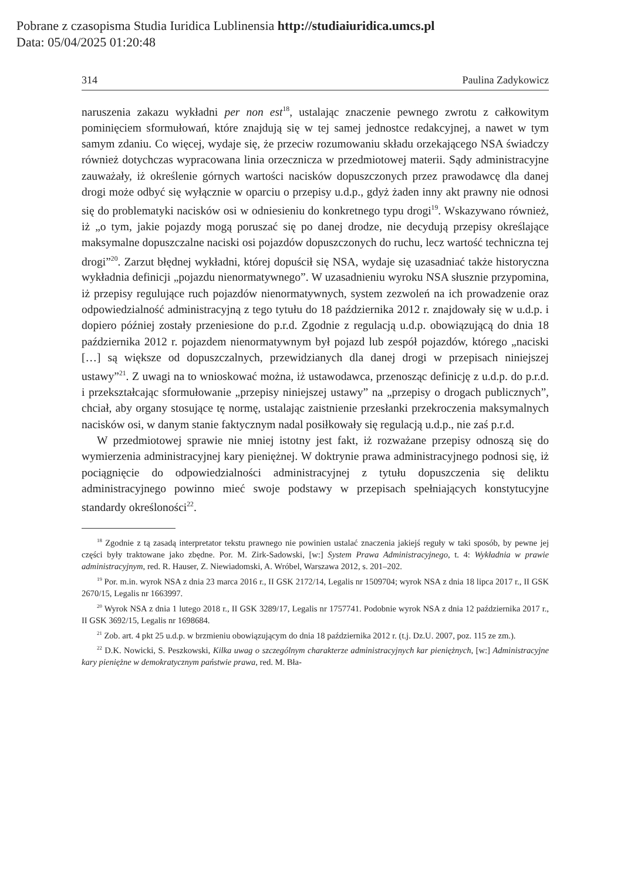Pobrane z czasopisma Studia Iuridica Lublinensia http://studiaiuridica.umcs.pl
Data: 05/04/2025 01:20:48
314 Paulina Zadykowicz
naruszenia zakazu wykładni per non est<sup>18</sup>, ustalając znaczenie pewnego zwrotu z całkowitym pominięciem sformułowań, które znajdują się w tej samej jednostce redakcyjnej, a nawet w tym samym zdaniu. Co więcej, wydaje się, że przeciw rozumowaniu składu orzekającego NSA świadczy również dotychczas wypracowana linia orzecznicza w przedmiotowej materii. Sądy administracyjne zauważały, iż określenie górnych wartości nacisków dopuszczonych przez prawodawcę dla danej drogi może odbyć się wyłącznie w oparciu o przepisy u.d.p., gdyż żaden inny akt prawny nie odnosi się do problematyki nacisków osi w odniesieniu do konkretnego typu drogi<sup>19</sup>. Wskazywano również, iż „o tym, jakie pojazdy mogą poruszać się po danej drodze, nie decydują przepisy określające maksymalne dopuszczalne naciski osi pojazdów dopuszczonych do ruchu, lecz wartość techniczna tej drogi”<sup>20</sup>. Zarzut błędnej wykładni, której dopuścił się NSA, wydaje się uzasadniać także historyczna wykładnia definicji „pojazdu nienormatywnego”. W uzasadnieniu wyroku NSA słusznie przypomina, iż przepisy regulujące ruch pojazdów nienormatywnych, system zezwoleń na ich prowadzenie oraz odpowiedzialność administracyjną z tego tytułu do 18 października 2012 r. znajdowały się w u.d.p. i dopiero później zostały przeniesione do p.r.d. Zgodnie z regulacją u.d.p. obowiązującą do dnia 18 października 2012 r. pojazdem nienormatywnym był pojazd lub zespół pojazdów, którego „naciski […] są większe od dopuszczalnych, przewidzianych dla danej drogi w przepisach niniejszej ustawy”<sup>21</sup>. Z uwagi na to wnioskować można, iż ustawodawca, przenosząc definicję z u.d.p. do p.r.d. i przekształcając sformułowanie „przepisy niniejszej ustawy” na „przepisy o drogach publicznych”, chciał, aby organy stosujące tę normę, ustalając zaistnienie przesłanki przekroczenia maksymalnych nacisków osi, w danym stanie faktycznym nadal posiłkowały się regulacją u.d.p., nie zaś p.r.d.
W przedmiotowej sprawie nie mniej istotny jest fakt, iż rozważane przepisy odnoszą się do wymierzenia administracyjnej kary pieniężnej. W doktrynie prawa administracyjnego podnosi się, iż pociągnięcie do odpowiedzialności administracyjnej z tytułu dopuszczenia się deliktu administracyjnego powinno mieć swoje podstawy w przepisach spełniających konstytucyjne standardy określoności<sup>22</sup>.
<sup>18</sup> Zgodnie z tą zasadą interpretator tekstu prawnego nie powinien ustalać znaczenia jakiejś reguły w taki sposób, by pewne jej części były traktowane jako zbędne. Por. M. Zirk-Sadowski, [w:] System Prawa Administracyjnego, t. 4: Wykładnia w prawie administracyjnym, red. R. Hauser, Z. Niewiadomski, A. Wróbel, Warszawa 2012, s. 201–202.
<sup>19</sup> Por. m.in. wyrok NSA z dnia 23 marca 2016 r., II GSK 2172/14, Legalis nr 1509704; wyrok NSA z dnia 18 lipca 2017 r., II GSK 2670/15, Legalis nr 1663997.
<sup>20</sup> Wyrok NSA z dnia 1 lutego 2018 r., II GSK 3289/17, Legalis nr 1757741. Podobnie wyrok NSA z dnia 12 października 2017 r., II GSK 3692/15, Legalis nr 1698684.
<sup>21</sup> Zob. art. 4 pkt 25 u.d.p. w brzmieniu obowiązującym do dnia 18 października 2012 r. (t.j. Dz.U. 2007, poz. 115 ze zm.).
<sup>22</sup> D.K. Nowicki, S. Peszkowski, Kilka uwag o szczególnym charakterze administracyjnych kar pieniężnych, [w:] Administracyjne kary pieniężne w demokratycznym państwie prawa, red. M. Bła-